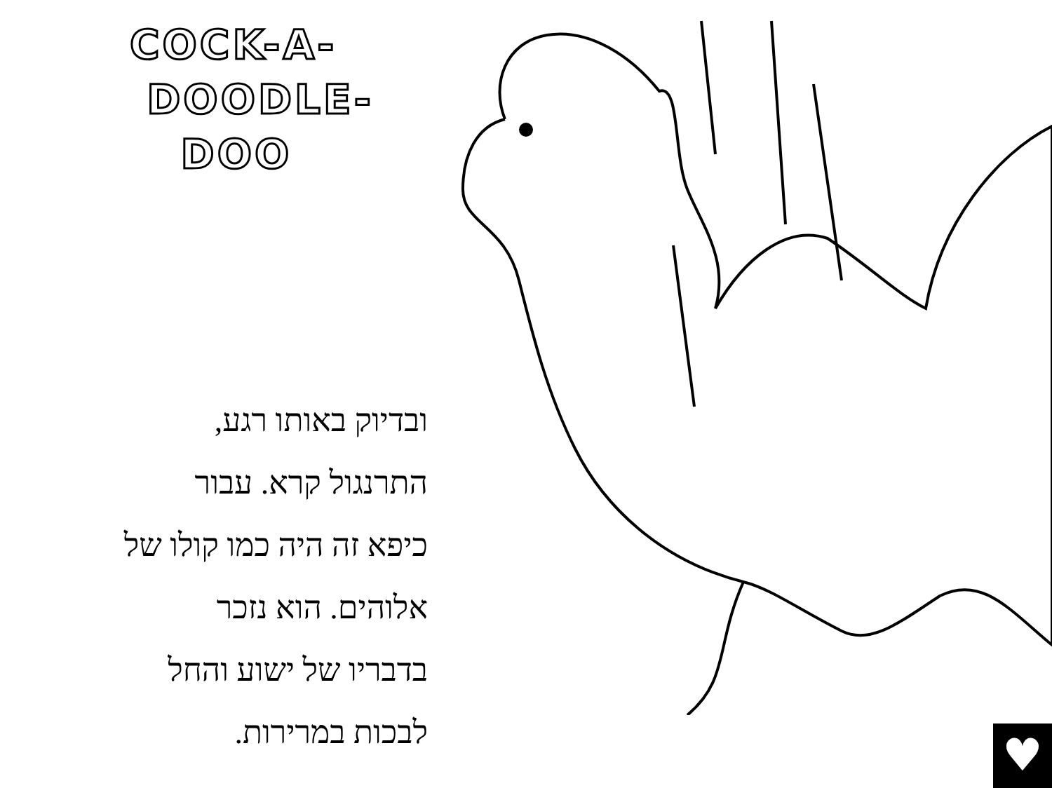COCK-A-
DOODLE-
DOO
ובדיוק באותו רגע,
התרנגול קרא. עבור
כיפא זה היה כמו קולו של
אלוהים. הוא נזכר
בדבריו של ישוע והחל
לבכות במרירות.
♥